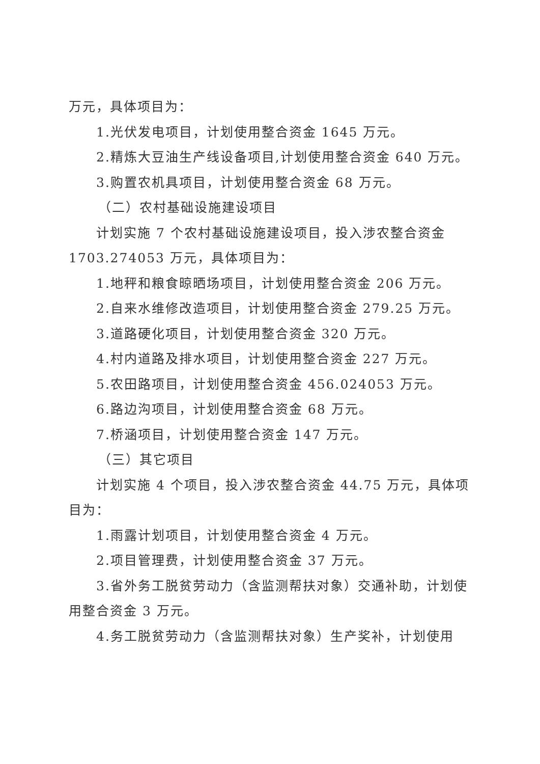万元，具体项目为：
1.光伏发电项目，计划使用整合资金 1645 万元。
2.精炼大豆油生产线设备项目,计划使用整合资金 640 万元。
3.购置农机具项目，计划使用整合资金 68 万元。
（二）农村基础设施建设项目
计划实施 7 个农村基础设施建设项目，投入涉农整合资金 1703.274053 万元，具体项目为：
1.地秤和粮食晾晒场项目，计划使用整合资金 206 万元。
2.自来水维修改造项目，计划使用整合资金 279.25 万元。
3.道路硬化项目，计划使用整合资金 320 万元。
4.村内道路及排水项目，计划使用整合资金 227 万元。
5.农田路项目，计划使用整合资金 456.024053 万元。
6.路边沟项目，计划使用整合资金 68 万元。
7.桥涵项目，计划使用整合资金 147 万元。
（三）其它项目
计划实施 4 个项目，投入涉农整合资金 44.75 万元，具体项目为：
1.雨露计划项目，计划使用整合资金 4 万元。
2.项目管理费，计划使用整合资金 37 万元。
3.省外务工脱贫劳动力（含监测帮扶对象）交通补助，计划使用整合资金 3 万元。
4.务工脱贫劳动力（含监测帮扶对象）生产奖补，计划使用